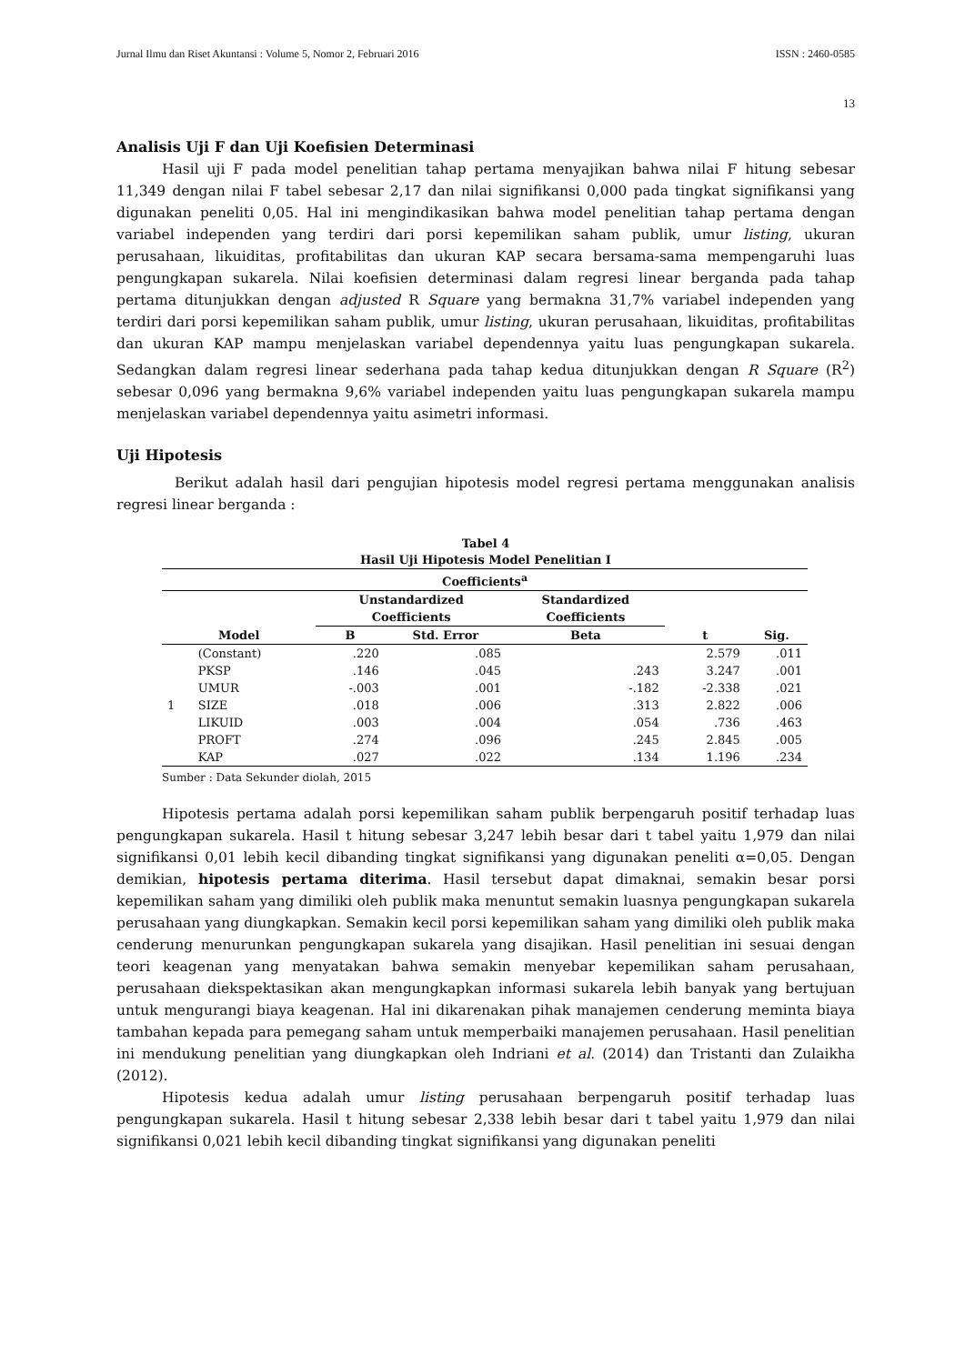Jurnal Ilmu dan Riset Akuntansi : Volume 5, Nomor 2, Februari 2016 ISSN : 2460-0585
13
Analisis Uji F dan Uji Koefisien Determinasi
Hasil uji F pada model penelitian tahap pertama menyajikan bahwa nilai F hitung sebesar 11,349 dengan nilai F tabel sebesar 2,17 dan nilai signifikansi 0,000 pada tingkat signifikansi yang digunakan peneliti 0,05. Hal ini mengindikasikan bahwa model penelitian tahap pertama dengan variabel independen yang terdiri dari porsi kepemilikan saham publik, umur listing, ukuran perusahaan, likuiditas, profitabilitas dan ukuran KAP secara bersama-sama mempengaruhi luas pengungkapan sukarela. Nilai koefisien determinasi dalam regresi linear berganda pada tahap pertama ditunjukkan dengan adjusted R Square yang bermakna 31,7% variabel independen yang terdiri dari porsi kepemilikan saham publik, umur listing, ukuran perusahaan, likuiditas, profitabilitas dan ukuran KAP mampu menjelaskan variabel dependennya yaitu luas pengungkapan sukarela. Sedangkan dalam regresi linear sederhana pada tahap kedua ditunjukkan dengan R Square (R<sup>2</sup>) sebesar 0,096 yang bermakna 9,6% variabel independen yaitu luas pengungkapan sukarela mampu menjelaskan variabel dependennya yaitu asimetri informasi.
Uji Hipotesis
Berikut adalah hasil dari pengujian hipotesis model regresi pertama menggunakan analisis regresi linear berganda :
Tabel 4
Hasil Uji Hipotesis Model Penelitian I
| Coefficients<sup>a</sup> | | | | | | |
| --- | --- | --- | --- | --- | --- | --- |
| | | Unstandardized Coefficients | | Standardized Coefficients | | |
| Model | | B | Std. Error | Beta | t | Sig. |
| 1 | (Constant) | .220 | .085 | | 2.579 | .011 |
| | PKSP | .146 | .045 | .243 | 3.247 | .001 |
| | UMUR | -.003 | .001 | -.182 | -2.338 | .021 |
| | SIZE | .018 | .006 | .313 | 2.822 | .006 |
| | LIKUID | .003 | .004 | .054 | .736 | .463 |
| | PROFT | .274 | .096 | .245 | 2.845 | .005 |
| | KAP | .027 | .022 | .134 | 1.196 | .234 |
Sumber : Data Sekunder diolah, 2015
Hipotesis pertama adalah porsi kepemilikan saham publik berpengaruh positif terhadap luas pengungkapan sukarela. Hasil t hitung sebesar 3,247 lebih besar dari t tabel yaitu 1,979 dan nilai signifikansi 0,01 lebih kecil dibanding tingkat signifikansi yang digunakan peneliti α=0,05. Dengan demikian, hipotesis pertama diterima. Hasil tersebut dapat dimaknai, semakin besar porsi kepemilikan saham yang dimiliki oleh publik maka menuntut semakin luasnya pengungkapan sukarela perusahaan yang diungkapkan. Semakin kecil porsi kepemilikan saham yang dimiliki oleh publik maka cenderung menurunkan pengungkapan sukarela yang disajikan. Hasil penelitian ini sesuai dengan teori keagenan yang menyatakan bahwa semakin menyebar kepemilikan saham perusahaan, perusahaan diekspektasikan akan mengungkapkan informasi sukarela lebih banyak yang bertujuan untuk mengurangi biaya keagenan. Hal ini dikarenakan pihak manajemen cenderung meminta biaya tambahan kepada para pemegang saham untuk memperbaiki manajemen perusahaan. Hasil penelitian ini mendukung penelitian yang diungkapkan oleh Indriani et al. (2014) dan Tristanti dan Zulaikha (2012).
Hipotesis kedua adalah umur listing perusahaan berpengaruh positif terhadap luas pengungkapan sukarela. Hasil t hitung sebesar 2,338 lebih besar dari t tabel yaitu 1,979 dan nilai signifikansi 0,021 lebih kecil dibanding tingkat signifikansi yang digunakan peneliti